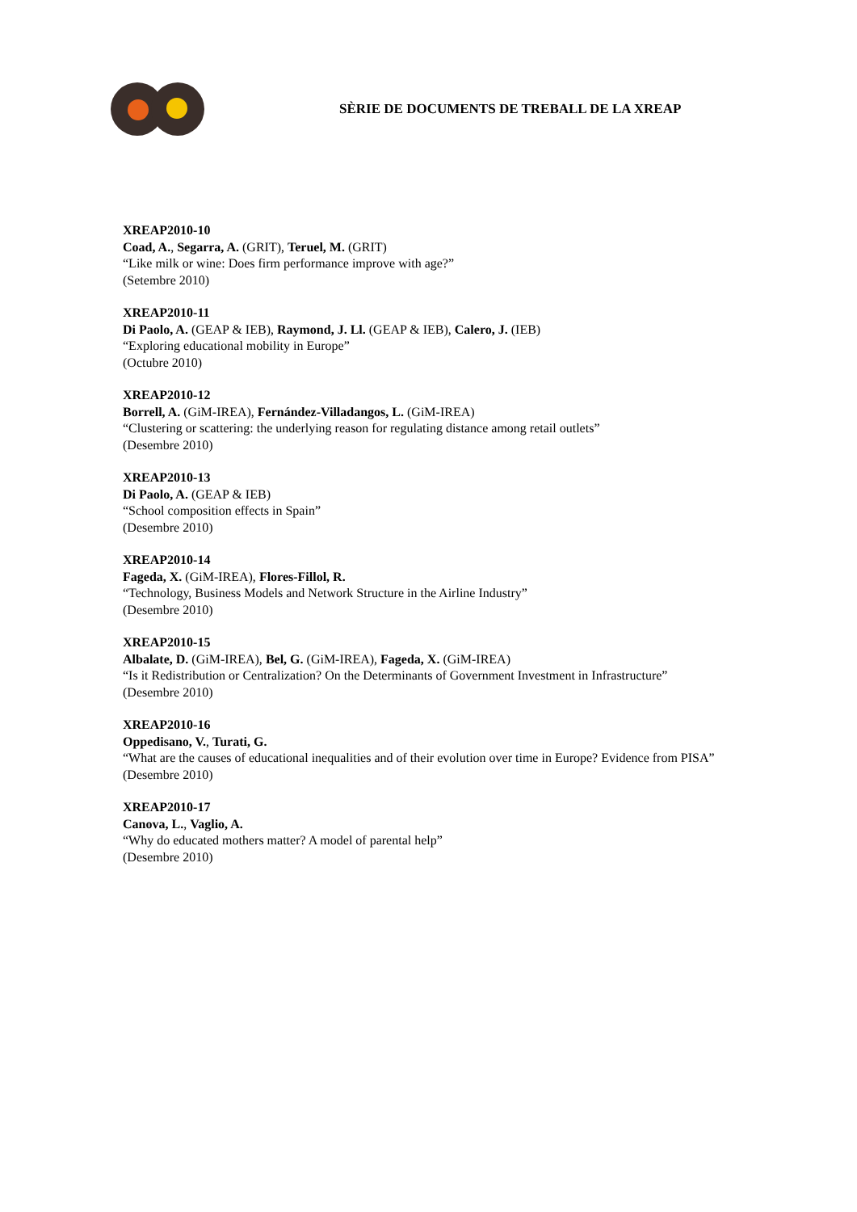SÈRIE DE DOCUMENTS DE TREBALL DE LA XREAP
XREAP2010-10
Coad, A., Segarra, A. (GRIT), Teruel, M. (GRIT)
“Like milk or wine: Does firm performance improve with age?”
(Setembre 2010)
XREAP2010-11
Di Paolo, A. (GEAP & IEB), Raymond, J. Ll. (GEAP & IEB), Calero, J. (IEB)
“Exploring educational mobility in Europe”
(Octubre 2010)
XREAP2010-12
Borrell, A. (GiM-IREA), Fernández-Villadangos, L. (GiM-IREA)
“Clustering or scattering: the underlying reason for regulating distance among retail outlets”
(Desembre 2010)
XREAP2010-13
Di Paolo, A. (GEAP & IEB)
“School composition effects in Spain”
(Desembre 2010)
XREAP2010-14
Fageda, X. (GiM-IREA), Flores-Fillol, R.
“Technology, Business Models and Network Structure in the Airline Industry”
(Desembre 2010)
XREAP2010-15
Albalate, D. (GiM-IREA), Bel, G. (GiM-IREA), Fageda, X. (GiM-IREA)
“Is it Redistribution or Centralization? On the Determinants of Government Investment in Infrastructure”
(Desembre 2010)
XREAP2010-16
Oppedisano, V., Turati, G.
“What are the causes of educational inequalities and of their evolution over time in Europe? Evidence from PISA”
(Desembre 2010)
XREAP2010-17
Canova, L., Vaglio, A.
“Why do educated mothers matter? A model of parental help”
(Desembre 2010)